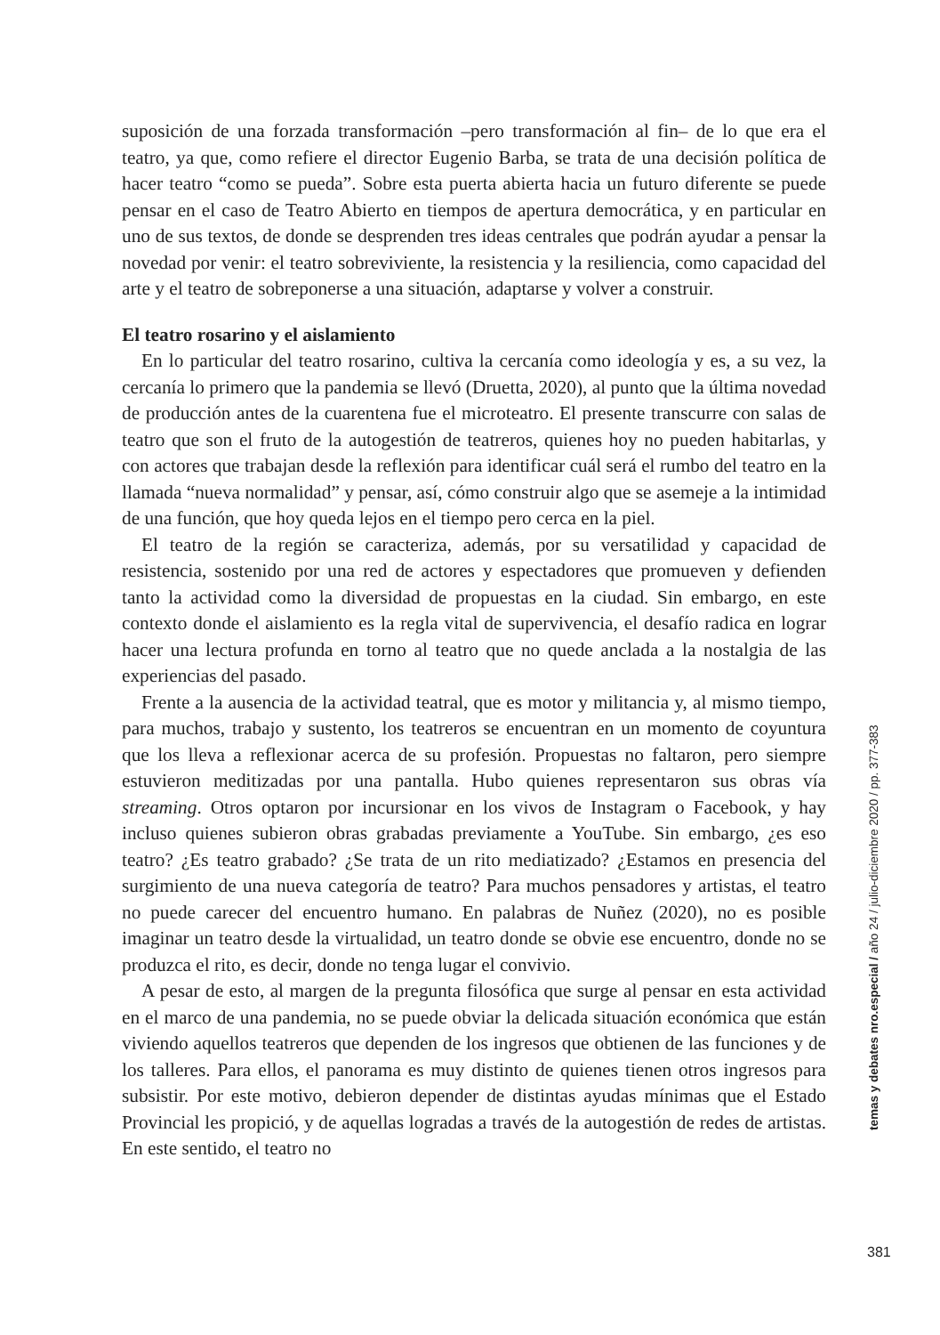suposición de una forzada transformación –pero transformación al fin– de lo que era el teatro, ya que, como refiere el director Eugenio Barba, se trata de una decisión política de hacer teatro “como se pueda”. Sobre esta puerta abierta hacia un futuro diferente se puede pensar en el caso de Teatro Abierto en tiempos de apertura democrática, y en particular en uno de sus textos, de donde se desprenden tres ideas centrales que podrán ayudar a pensar la novedad por venir: el teatro sobreviviente, la resistencia y la resiliencia, como capacidad del arte y el teatro de sobreponerse a una situación, adaptarse y volver a construir.
El teatro rosarino y el aislamiento
En lo particular del teatro rosarino, cultiva la cercanía como ideología y es, a su vez, la cercanía lo primero que la pandemia se llevó (Druetta, 2020), al punto que la última novedad de producción antes de la cuarentena fue el microteatro. El presente transcurre con salas de teatro que son el fruto de la autogestión de teatreros, quienes hoy no pueden habitarlas, y con actores que trabajan desde la reflexión para identificar cuál será el rumbo del teatro en la llamada “nueva normalidad” y pensar, así, cómo construir algo que se asemeje a la intimidad de una función, que hoy queda lejos en el tiempo pero cerca en la piel.
El teatro de la región se caracteriza, además, por su versatilidad y capacidad de resistencia, sostenido por una red de actores y espectadores que promueven y defienden tanto la actividad como la diversidad de propuestas en la ciudad. Sin embargo, en este contexto donde el aislamiento es la regla vital de supervivencia, el desafío radica en lograr hacer una lectura profunda en torno al teatro que no quede anclada a la nostalgia de las experiencias del pasado.
Frente a la ausencia de la actividad teatral, que es motor y militancia y, al mismo tiempo, para muchos, trabajo y sustento, los teatreros se encuentran en un momento de coyuntura que los lleva a reflexionar acerca de su profesión. Propuestas no faltaron, pero siempre estuvieron meditizadas por una pantalla. Hubo quienes representaron sus obras vía streaming. Otros optaron por incursionar en los vivos de Instagram o Facebook, y hay incluso quienes subieron obras grabadas previamente a YouTube. Sin embargo, ¿es eso teatro? ¿Es teatro grabado? ¿Se trata de un rito mediatizado? ¿Estamos en presencia del surgimiento de una nueva categoría de teatro? Para muchos pensadores y artistas, el teatro no puede carecer del encuentro humano. En palabras de Nuñez (2020), no es posible imaginar un teatro desde la virtualidad, un teatro donde se obvie ese encuentro, donde no se produzca el rito, es decir, donde no tenga lugar el convivio.
A pesar de esto, al margen de la pregunta filosófica que surge al pensar en esta actividad en el marco de una pandemia, no se puede obviar la delicada situación económica que están viviendo aquellos teatreros que dependen de los ingresos que obtienen de las funciones y de los talleres. Para ellos, el panorama es muy distinto de quienes tienen otros ingresos para subsistir. Por este motivo, debieron depender de distintas ayudas mínimas que el Estado Provincial les propició, y de aquellas logradas a través de la autogestión de redes de artistas. En este sentido, el teatro no
temas y debates nro.especial / año 24 / julio-diciembre 2020 / pp. 377-383
381